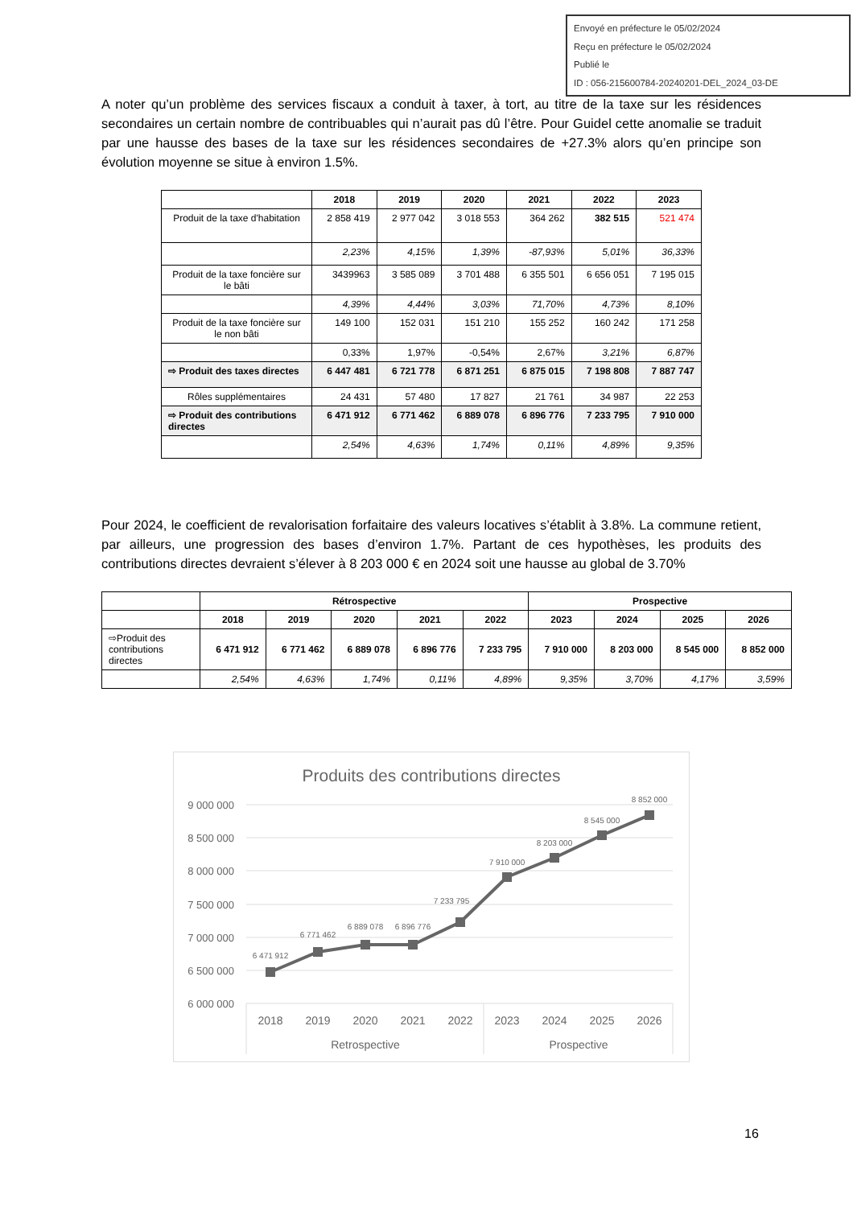Envoyé en préfecture le 05/02/2024
Reçu en préfecture le 05/02/2024
Publié le
ID : 056-215600784-20240201-DEL_2024_03-DE
A noter qu’un problème des services fiscaux a conduit à taxer, à tort, au titre de la taxe sur les résidences secondaires un certain nombre de contribuables qui n’aurait pas dû l’être. Pour Guidel cette anomalie se traduit par une hausse des bases de la taxe sur les résidences secondaires de +27.3% alors qu’en principe son évolution moyenne se situe à environ 1.5%.
| | 2018 | 2019 | 2020 | 2021 | 2022 | 2023 |
| --- | --- | --- | --- | --- | --- | --- |
| Produit de la taxe d'habitation | 2 858 419 | 2 977 042 | 3 018 553 | 364 262 | 382 515 | 521 474 |
| | 2,23% | 4,15% | 1,39% | -87,93% | 5,01% | 36,33% |
| Produit de la taxe foncière sur le bâti | 3439963 | 3 585 089 | 3 701 488 | 6 355 501 | 6 656 051 | 7 195 015 |
| | 4,39% | 4,44% | 3,03% | 71,70% | 4,73% | 8,10% |
| Produit de la taxe foncière sur le non bâti | 149 100 | 152 031 | 151 210 | 155 252 | 160 242 | 171 258 |
| | 0,33% | 1,97% | -0,54% | 2,67% | 3,21% | 6,87% |
| ⇨ Produit des taxes directes | 6 447 481 | 6 721 778 | 6 871 251 | 6 875 015 | 7 198 808 | 7 887 747 |
| Rôles supplémentaires | 24 431 | 57 480 | 17 827 | 21 761 | 34 987 | 22 253 |
| ⇨ Produit des contributions directes | 6 471 912 | 6 771 462 | 6 889 078 | 6 896 776 | 7 233 795 | 7 910 000 |
| | 2,54% | 4,63% | 1,74% | 0,11% | 4,89% | 9,35% |
Pour 2024, le coefficient de revalorisation forfaitaire des valeurs locatives s’établit à 3.8%. La commune retient, par ailleurs, une progression des bases d’environ 1.7%. Partant de ces hypothèses, les produits des contributions directes devraient s’élever à 8 203 000 € en 2024 soit une hausse au global de 3.70%
| | Rétrospective | | | | | Prospective | | | |
| --- | --- | --- | --- | --- | --- | --- | --- | --- | --- |
| | 2018 | 2019 | 2020 | 2021 | 2022 | 2023 | 2024 | 2025 | 2026 |
| ⇨Produit des contributions directes | 6 471 912 | 6 771 462 | 6 889 078 | 6 896 776 | 7 233 795 | 7 910 000 | 8 203 000 | 8 545 000 | 8 852 000 |
| | 2,54% | 4,63% | 1,74% | 0,11% | 4,89% | 9,35% | 3,70% | 4,17% | 3,59% |
Produits des contributions directes
9 000 000
8 500 000
8 000 000
7 500 000
7 000 000
6 500 000
6 000 000
6 471 912
6 771 462
6 889 078
6 896 776
7 233 795
7 910 000
8 203 000
8 545 000
8 852 000
2018
2019
2020
2021
2022
2023
2024
2025
2026
Retrospective
Prospective
16